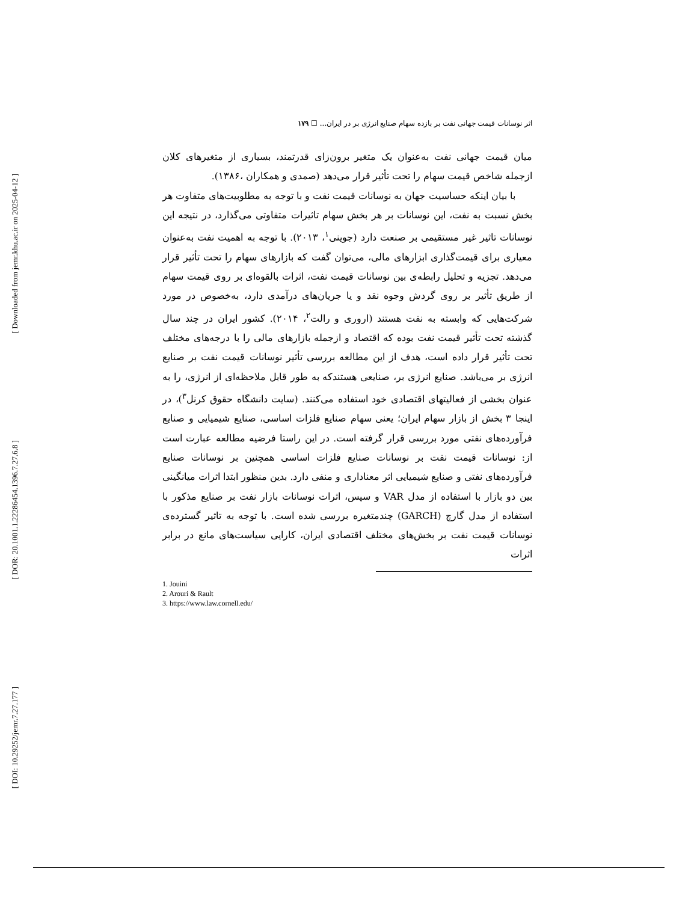[ Downloaded from jemr.khu.ac.ir on 2025-04-12 ]
[ DOR: 20.1001.1.22286454.1396.7.27.6.8 ]
[ DOI: 10.29252/jemr.7.27.177 ]
اثر نوسانات قیمت جهانی نفت بر بازده سهام صنایع انرژی بر در ایران... ☐ ۱۷۹
میان قیمت جهانی نفت به‌عنوان یک متغیر برون‌زای قدرتمند، بسیاری از متغیرهای کلان ازجمله شاخص قیمت سهام را تحت تأثیر قرار می‌دهد (صمدی و همکاران ،۱۳۸۶).
با بیان اینکه حساسیت جهان به نوسانات قیمت نفت و با توجه به مطلوبیت‌های متفاوت هر بخش نسبت به نفت، این نوسانات بر هر بخش سهام تاثیرات متفاوتی می‌گذارد، در نتیجه این نوسانات تاثیر غیر مستقیمی بر صنعت دارد (جوینی<sup>۱</sup>، ۲۰۱۳). با توجه به اهمیت نفت به‌عنوان معیاری برای قیمت‌گذاری ابزارهای مالی، می‌توان گفت که بازارهای سهام را تحت تأثیر قرار می‌دهد. تجزیه و تحلیل رابطه‌ی بین نوسانات قیمت نفت، اثرات بالقوه‌ای بر روی قیمت سهام از طریق تأثیر بر روی گردش وجوه نقد و یا جریان‌های درآمدی دارد، به‌خصوص در مورد شرکت‌هایی که وابسته به نفت هستند (اروری و رالت<sup>۲</sup>، ۲۰۱۴). کشور ایران در چند سال گذشته تحت تأثیر قیمت نفت بوده که اقتصاد و ازجمله بازارهای مالی را با درجه‌های مختلف تحت تأثیر قرار داده است، هدف از این مطالعه بررسی تأثیر نوسانات قیمت نفت بر صنایع انرژی بر می‌باشد. صنایع انرژی بر، صنایعی هستندکه به طور قابل ملاحظه‌ای از انرژی، را به عنوان بخشی از فعالیتهای اقتصادی خود استفاده می‌کنند. (سایت دانشگاه حقوق کرنل<sup>۳</sup>)، در اینجا ۳ بخش از بازار سهام ایران؛ یعنی سهام صنایع فلزات اساسی، صنایع شیمیایی و صنایع فرآورده‌های نفتی مورد بررسی قرار گرفته است. در این راستا فرضیه مطالعه عبارت است از: نوسانات قیمت نفت بر نوسانات صنایع فلزات اساسی همچنین بر نوسانات صنایع فرآورده‌های نفتی و صنایع شیمیایی اثر معناداری و منفی دارد. بدین منظور ابتدا اثرات میانگینی بین دو بازار با استفاده از مدل VAR و سپس، اثرات نوسانات بازار نفت بر صنایع مذکور با استفاده از مدل گارچ (GARCH) چندمتغیره بررسی شده است. با توجه به تاثیر گسترده‌ی نوسانات قیمت نفت بر بخش‌های مختلف اقتصادی ایران، کارایی سیاست‌های مانع در برابر اثرات
1. Jouini
2. Arouri & Rault
3. https://www.law.cornell.edu/